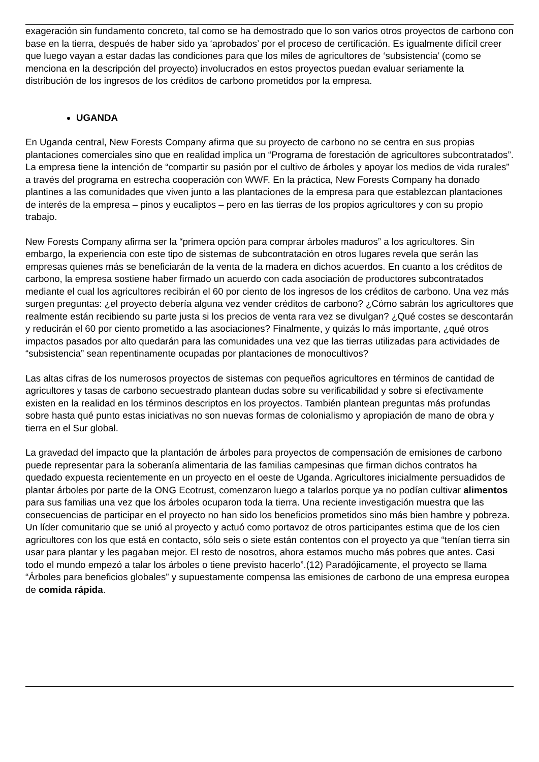exageración sin fundamento concreto, tal como se ha demostrado que lo son varios otros proyectos de carbono con base en la tierra, después de haber sido ya ‘aprobados’ por el proceso de certificación. Es igualmente difícil creer que luego vayan a estar dadas las condiciones para que los miles de agricultores de ‘subsistencia’ (como se menciona en la descripción del proyecto) involucrados en estos proyectos puedan evaluar seriamente la distribución de los ingresos de los créditos de carbono prometidos por la empresa.
UGANDA
En Uganda central, New Forests Company afirma que su proyecto de carbono no se centra en sus propias plantaciones comerciales sino que en realidad implica un “Programa de forestación de agricultores subcontratados”. La empresa tiene la intención de “compartir su pasión por el cultivo de árboles y apoyar los medios de vida rurales” a través del programa en estrecha cooperación con WWF. En la práctica, New Forests Company ha donado plantines a las comunidades que viven junto a las plantaciones de la empresa para que establezcan plantaciones de interés de la empresa – pinos y eucaliptos – pero en las tierras de los propios agricultores y con su propio trabajo.
New Forests Company afirma ser la “primera opción para comprar árboles maduros” a los agricultores. Sin embargo, la experiencia con este tipo de sistemas de subcontratación en otros lugares revela que serán las empresas quienes más se beneficiarán de la venta de la madera en dichos acuerdos. En cuanto a los créditos de carbono, la empresa sostiene haber firmado un acuerdo con cada asociación de productores subcontratados mediante el cual los agricultores recibirán el 60 por ciento de los ingresos de los créditos de carbono. Una vez más surgen preguntas: ¿el proyecto debería alguna vez vender créditos de carbono? ¿Cómo sabrán los agricultores que realmente están recibiendo su parte justa si los precios de venta rara vez se divulgan? ¿Qué costes se descontarán y reducirán el 60 por ciento prometido a las asociaciones? Finalmente, y quizás lo más importante, ¿qué otros impactos pasados por alto quedarán para las comunidades una vez que las tierras utilizadas para actividades de “subsistencia” sean repentinamente ocupadas por plantaciones de monocultivos?
Las altas cifras de los numerosos proyectos de sistemas con pequeños agricultores en términos de cantidad de agricultores y tasas de carbono secuestrado plantean dudas sobre su verificabilidad y sobre si efectivamente existen en la realidad en los términos descriptos en los proyectos. También plantean preguntas más profundas sobre hasta qué punto estas iniciativas no son nuevas formas de colonialismo y apropiación de mano de obra y tierra en el Sur global.
La gravedad del impacto que la plantación de árboles para proyectos de compensación de emisiones de carbono puede representar para la soberanía alimentaria de las familias campesinas que firman dichos contratos ha quedado expuesta recientemente en un proyecto en el oeste de Uganda. Agricultores inicialmente persuadidos de plantar árboles por parte de la ONG Ecotrust, comenzaron luego a talarlos porque ya no podían cultivar alimentos para sus familias una vez que los árboles ocuparon toda la tierra. Una reciente investigación muestra que las consecuencias de participar en el proyecto no han sido los beneficios prometidos sino más bien hambre y pobreza. Un líder comunitario que se unió al proyecto y actuó como portavoz de otros participantes estima que de los cien agricultores con los que está en contacto, sólo seis o siete están contentos con el proyecto ya que “tenían tierra sin usar para plantar y les pagaban mejor. El resto de nosotros, ahora estamos mucho más pobres que antes. Casi todo el mundo empezó a talar los árboles o tiene previsto hacerlo”.(12) Paradójicamente, el proyecto se llama “Árboles para beneficios globales” y supuestamente compensa las emisiones de carbono de una empresa europea de comida rápida.